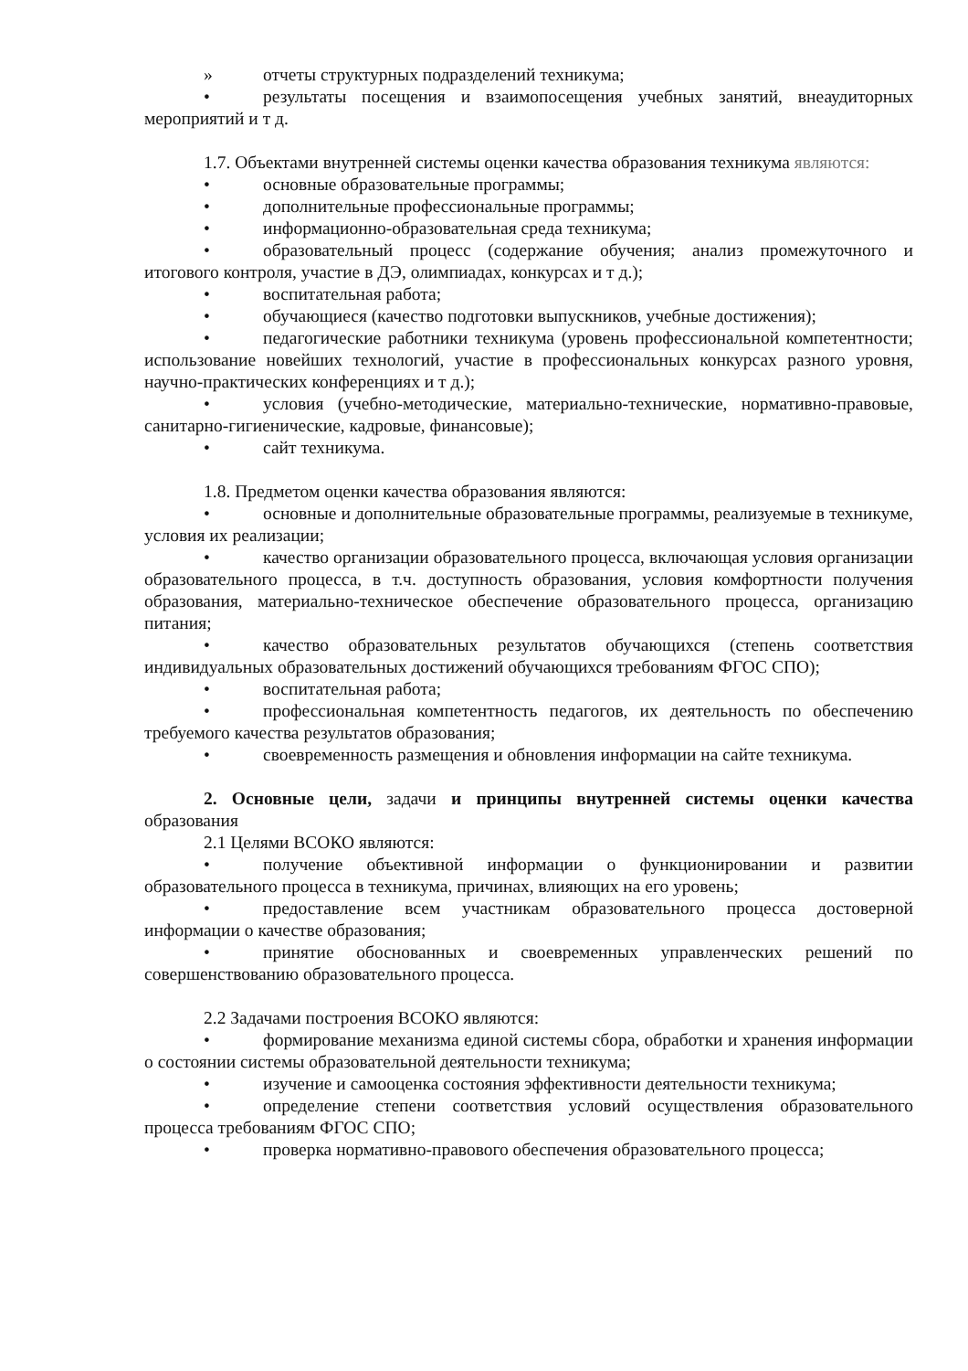» отчеты структурных подразделений техникума;
• результаты посещения и взаимопосещения учебных занятий, внеаудиторных мероприятий и т д.
1.7. Объектами внутренней системы оценки качества образования техникума являются:
• основные образовательные программы;
• дополнительные профессиональные программы;
• информационно-образовательная среда техникума;
• образовательный процесс (содержание обучения; анализ промежуточного и итогового контроля, участие в ДЭ, олимпиадах, конкурсах и т д.);
• воспитательная работа;
• обучающиеся (качество подготовки выпускников, учебные достижения);
• педагогические работники техникума (уровень профессиональной компетентности; использование новейших технологий, участие в профессиональных конкурсах разного уровня, научно-практических конференциях и т д.);
• условия (учебно-методические, материально-технические, нормативно-правовые, санитарно-гигиенические, кадровые, финансовые);
• сайт техникума.
1.8. Предметом оценки качества образования являются:
• основные и дополнительные образовательные программы, реализуемые в техникуме, условия их реализации;
• качество организации образовательного процесса, включающая условия организации образовательного процесса, в т.ч. доступность образования, условия комфортности получения образования, материально-техническое обеспечение образовательного процесса, организацию питания;
• качество образовательных результатов обучающихся (степень соответствия индивидуальных образовательных достижений обучающихся требованиям ФГОС СПО);
• воспитательная работа;
• профессиональная компетентность педагогов, их деятельность по обеспечению требуемого качества результатов образования;
• своевременность размещения и обновления информации на сайте техникума.
2. Основные цели, задачи и принципы внутренней системы оценки качества образования
2.1 Целями ВСОКО являются:
• получение объективной информации о функционировании и развитии образовательного процесса в техникума, причинах, влияющих на его уровень;
• предоставление всем участникам образовательного процесса достоверной информации о качестве образования;
• принятие обоснованных и своевременных управленческих решений по совершенствованию образовательного процесса.
2.2 Задачами построения ВСОКО являются:
• формирование механизма единой системы сбора, обработки и хранения информации о состоянии системы образовательной деятельности техникума;
• изучение и самооценка состояния эффективности деятельности техникума;
• определение степени соответствия условий осуществления образовательного процесса требованиям ФГОС СПО;
• проверка нормативно-правового обеспечения образовательного процесса;